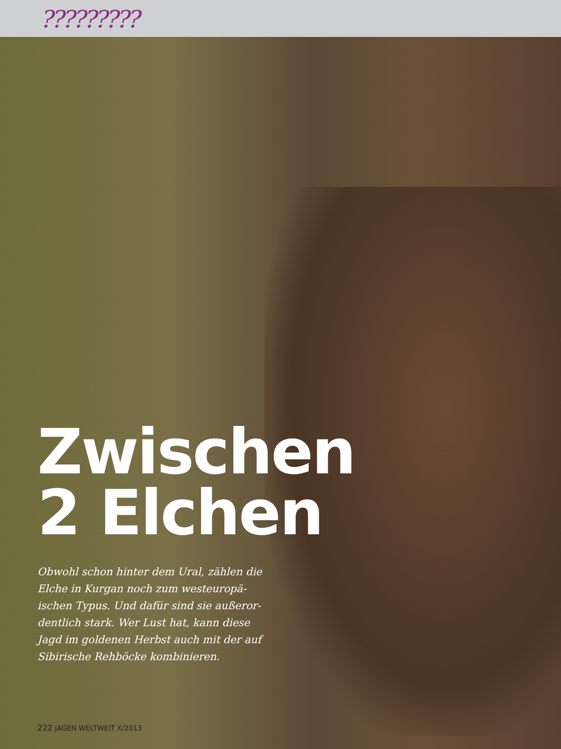?????????
Zwischen
2 Elchen
Obwohl schon hinter dem Ural, zählen die Elche in Kurgan noch zum westeuropä­ischen Typus. Und dafür sind sie außeror­dentlich stark. Wer Lust hat, kann diese Jagd im goldenen Herbst auch mit der auf Sibirische Rehböcke kombinieren.
222 JAGEN WELTWEIT X/2013